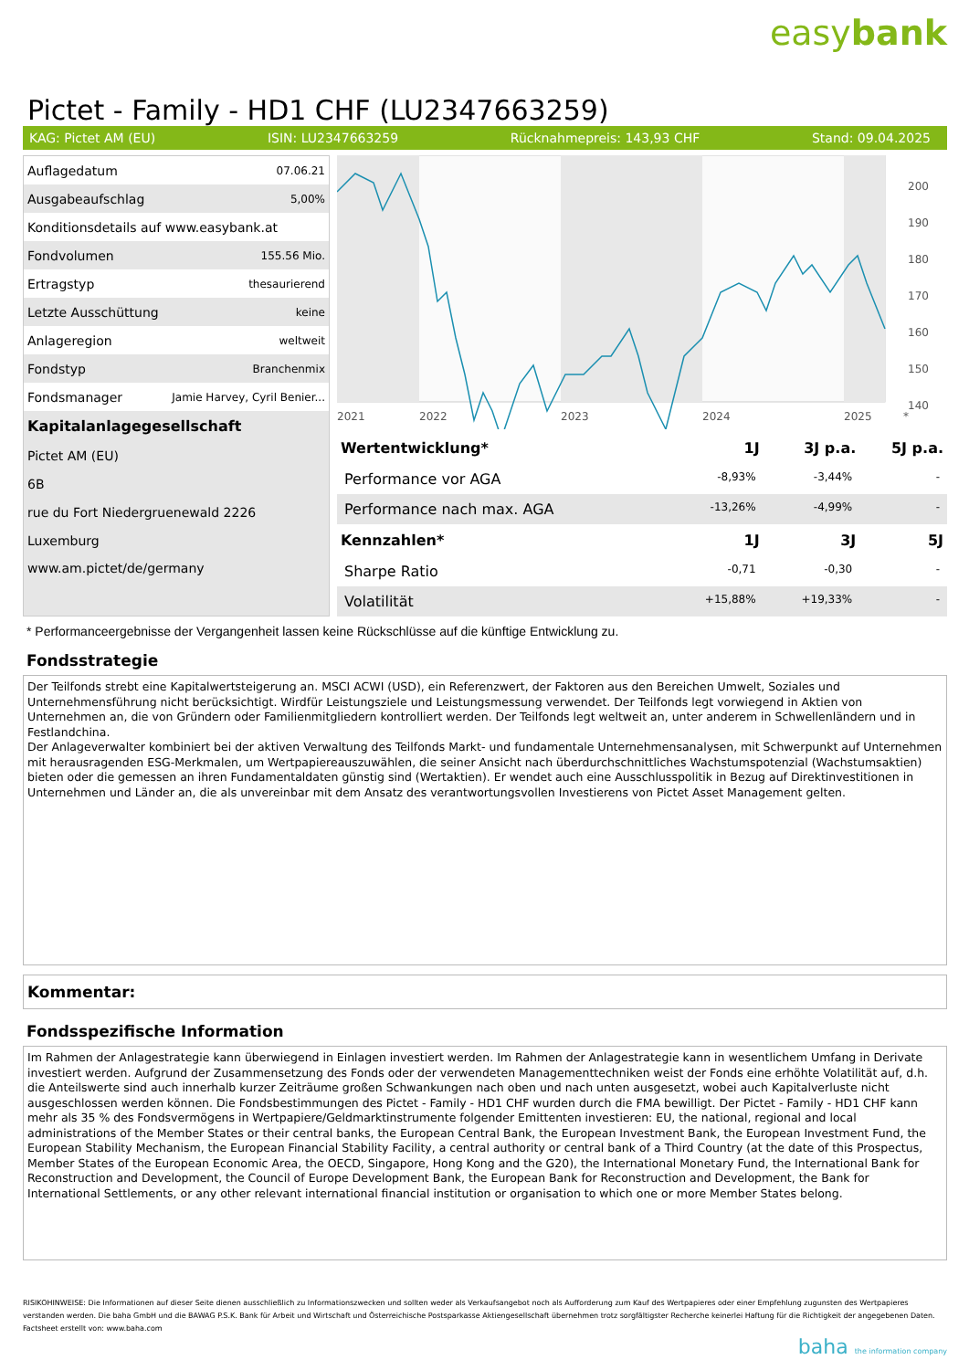easybank
Pictet - Family - HD1 CHF (LU2347663259)
KAG: Pictet AM (EU) ISIN: LU2347663259 Rücknahmepreis: 143,93 CHF Stand: 09.04.2025
| Auflagedatum | 07.06.21 |
| Ausgabeaufschlag | 5,00% |
| Konditionsdetails auf www.easybank.at | |
| Fondvolumen | 155.56 Mio. |
| Ertragstyp | thesaurierend |
| Letzte Ausschüttung | keine |
| Anlageregion | weltweit |
| Fondstyp | Branchenmix |
| Fondsmanager | Jamie Harvey, Cyril Benier... |
| Kapitalanlagegesellschaft | |
| Pictet AM (EU) | |
| 6B | |
| rue du Fort Niedergruenewald 2226 | |
| Luxemburg | |
| www.am.pictet/de/germany | |
200
190
180
170
160
150
140
2021
2022
2023
2024
2025
*
| Wertentwicklung* | 1J | 3J p.a. | 5J p.a. |
| --- | --- | --- | --- |
| Performance vor AGA | -8,93% | -3,44% | - |
| Performance nach max. AGA | -13,26% | -4,99% | - |
| Kennzahlen* | 1J | 3J | 5J |
| Sharpe Ratio | -0,71 | -0,30 | - |
| Volatilität | +15,88% | +19,33% | - |
* Performanceergebnisse der Vergangenheit lassen keine Rückschlüsse auf die künftige Entwicklung zu.
Fondsstrategie
Der Teilfonds strebt eine Kapitalwertsteigerung an. MSCI ACWI (USD), ein Referenzwert, der Faktoren aus den Bereichen Umwelt, Soziales und Unternehmensführung nicht berücksichtigt. Wirdfür Leistungsziele und Leistungsmessung verwendet. Der Teilfonds legt vorwiegend in Aktien von Unternehmen an, die von Gründern oder Familienmitgliedern kontrolliert werden. Der Teilfonds legt weltweit an, unter anderem in Schwellenländern und in Festlandchina.
Der Anlageverwalter kombiniert bei der aktiven Verwaltung des Teilfonds Markt- und fundamentale Unternehmensanalysen, mit Schwerpunkt auf Unternehmen mit herausragenden ESG-Merkmalen, um Wertpapiereauszuwählen, die seiner Ansicht nach überdurchschnittliches Wachstumspotenzial (Wachstumsaktien) bieten oder die gemessen an ihren Fundamentaldaten günstig sind (Wertaktien). Er wendet auch eine Ausschlusspolitik in Bezug auf Direktinvestitionen in Unternehmen und Länder an, die als unvereinbar mit dem Ansatz des verantwortungsvollen Investierens von Pictet Asset Management gelten.
Kommentar:
Fondsspezifische Information
Im Rahmen der Anlagestrategie kann überwiegend in Einlagen investiert werden. Im Rahmen der Anlagestrategie kann in wesentlichem Umfang in Derivate investiert werden. Aufgrund der Zusammensetzung des Fonds oder der verwendeten Managementtechniken weist der Fonds eine erhöhte Volatilität auf, d.h. die Anteilswerte sind auch innerhalb kurzer Zeiträume großen Schwankungen nach oben und nach unten ausgesetzt, wobei auch Kapitalverluste nicht ausgeschlossen werden können. Die Fondsbestimmungen des Pictet - Family - HD1 CHF wurden durch die FMA bewilligt. Der Pictet - Family - HD1 CHF kann mehr als 35 % des Fondsvermögens in Wertpapiere/Geldmarktinstrumente folgender Emittenten investieren: EU, the national, regional and local administrations of the Member States or their central banks, the European Central Bank, the European Investment Bank, the European Investment Fund, the European Stability Mechanism, the European Financial Stability Facility, a central authority or central bank of a Third Country (at the date of this Prospectus, Member States of the European Economic Area, the OECD, Singapore, Hong Kong and the G20), the International Monetary Fund, the International Bank for Reconstruction and Development, the Council of Europe Development Bank, the European Bank for Reconstruction and Development, the Bank for International Settlements, or any other relevant international financial institution or organisation to which one or more Member States belong.
RISIKOHINWEISE: Die Informationen auf dieser Seite dienen ausschließlich zu Informationszwecken und sollten weder als Verkaufsangebot noch als Aufforderung zum Kauf des Wertpapieres oder einer Empfehlung zugunsten des Wertpapieres verstanden werden. Die baha GmbH und die BAWAG P.S.K. Bank für Arbeit und Wirtschaft und Österreichische Postsparkasse Aktiengesellschaft übernehmen trotz sorgfältigster Recherche keinerlei Haftung für die Richtigkeit der angegebenen Daten.
Factsheet erstellt von: www.baha.com
baha the information company